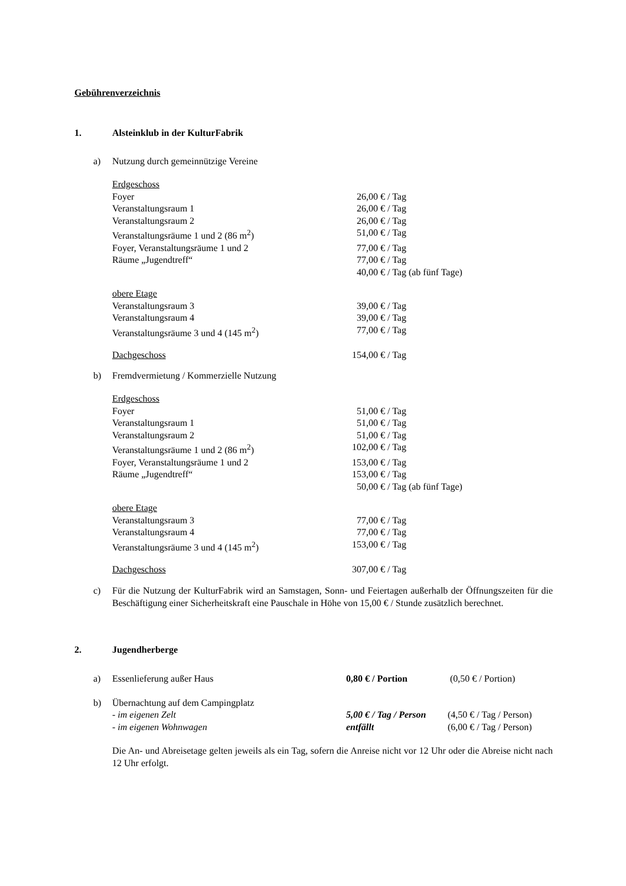Gebührenverzeichnis
1. Alsteinklub in der KulturFabrik
a) Nutzung durch gemeinnützige Vereine
| Erdgeschoss | | |
| Foyer | 26,00 € | / Tag |
| Veranstaltungsraum 1 | 26,00 € | / Tag |
| Veranstaltungsraum 2 | 26,00 € | / Tag |
| Veranstaltungsräume 1 und 2 (86 m<sup>2</sup>) | 51,00 € | / Tag |
| Foyer, Veranstaltungsräume 1 und 2 | 77,00 € | / Tag |
| Räume „Jugendtreff“ | 77,00 € | / Tag |
| | 40,00 € | / Tag (ab fünf Tage) |
| obere Etage | | |
| Veranstaltungsraum 3 | 39,00 € | / Tag |
| Veranstaltungsraum 4 | 39,00 € | / Tag |
| Veranstaltungsräume 3 und 4 (145 m<sup>2</sup>) | 77,00 € | / Tag |
| Dachgeschoss | 154,00 € | / Tag |
b) Fremdvermietung / Kommerzielle Nutzung
| Erdgeschoss | | |
| Foyer | 51,00 € | / Tag |
| Veranstaltungsraum 1 | 51,00 € | / Tag |
| Veranstaltungsraum 2 | 51,00 € | / Tag |
| Veranstaltungsräume 1 und 2 (86 m<sup>2</sup>) | 102,00 € | / Tag |
| Foyer, Veranstaltungsräume 1 und 2 | 153,00 € | / Tag |
| Räume „Jugendtreff“ | 153,00 € | / Tag |
| | 50,00 € | / Tag (ab fünf Tage) |
| obere Etage | | |
| Veranstaltungsraum 3 | 77,00 € | / Tag |
| Veranstaltungsraum 4 | 77,00 € | / Tag |
| Veranstaltungsräume 3 und 4 (145 m<sup>2</sup>) | 153,00 € | / Tag |
| Dachgeschoss | 307,00 € | / Tag |
c) Für die Nutzung der KulturFabrik wird an Samstagen, Sonn- und Feiertagen außerhalb der Öffnungszeiten für die Beschäftigung einer Sicherheitskraft eine Pauschale in Höhe von 15,00 € / Stunde zusätzlich berechnet.
2. Jugendherberge
a)
| Essenlieferung außer Haus | 0,80 € / Portion | (0,50 € / Portion) |
b)
| Übernachtung auf dem Campingplatz | | |
| - im eigenen Zelt | 5,00 € / Tag / Person | (4,50 € / Tag / Person) |
| - im eigenen Wohnwagen | entfällt | (6,00 € / Tag / Person) |
Die An- und Abreisetage gelten jeweils als ein Tag, sofern die Anreise nicht vor 12 Uhr oder die Abreise nicht nach 12 Uhr erfolgt.